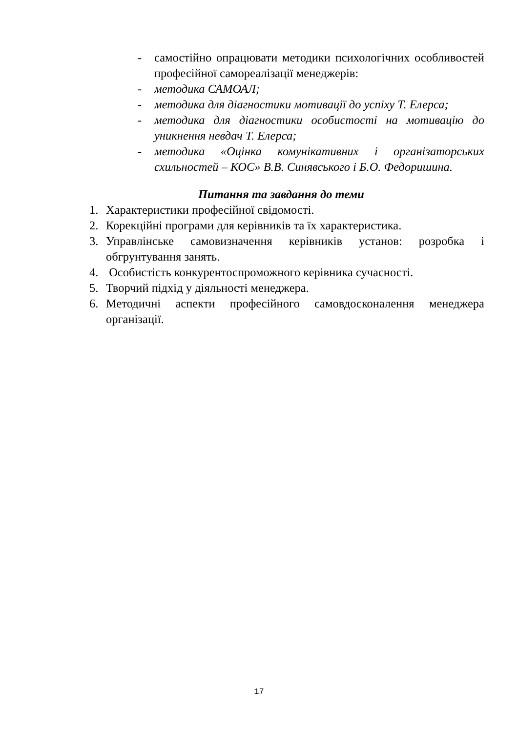- самостійно опрацювати методики психологічних особливостей професійної самореалізації менеджерів:
- методика САМОАЛ;
- методика для діагностики мотивації до успіху Т. Елерса;
- методика для діагностики особистості на мотивацію до уникнення невдач Т. Елерса;
- методика «Оцінка комунікативних і організаторських схильностей – КОС» В.В. Синявського і Б.О. Федоришина.
Питання та завдання до теми
1. Характеристики професійної свідомості.
2. Корекційні програми для керівників та їх характеристика.
3. Управлінське самовизначення керівників установ: розробка і обгрунтування занять.
4. Особистість конкурентоспроможного керівника сучасності.
5. Творчий підхід у діяльності менеджера.
6. Методичні аспекти професійного самовдосконалення менеджера організації.
17